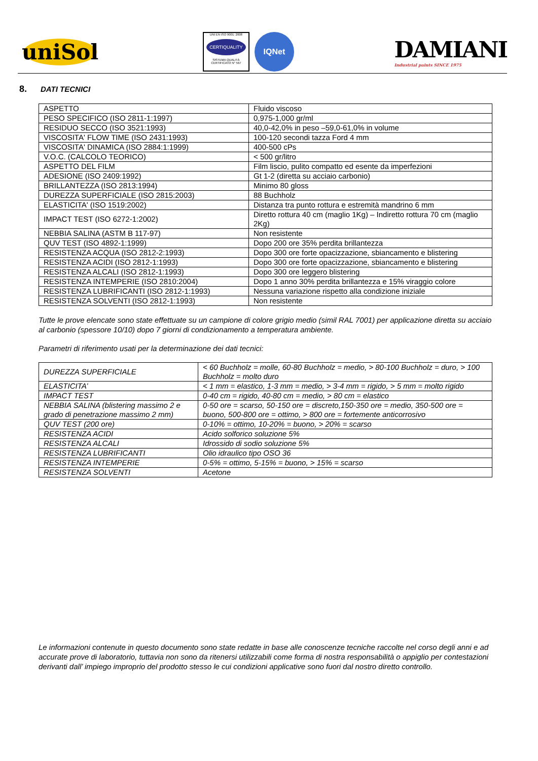uniSol
UNI EN ISO 9001: 2008
CERTIQUALITY
SISTEMA QUALITÀ CERTIFICATO N° 567
IQNet
DAMIANI
Industrial paints SINCE 1975
8. DATI TECNICI
| ASPETTO | Fluido viscoso |
| PESO SPECIFICO (ISO 2811-1:1997) | 0,975-1,000 gr/ml |
| RESIDUO SECCO (ISO 3521:1993) | 40,0-42,0% in peso –59,0-61,0% in volume |
| VISCOSITA' FLOW TIME (ISO 2431:1993) | 100-120 secondi tazza Ford 4 mm |
| VISCOSITA' DINAMICA (ISO 2884:1:1999) | 400-500 cPs |
| V.O.C. (CALCOLO TEORICO) | < 500 gr/litro |
| ASPETTO DEL FILM | Film liscio, pulito compatto ed esente da imperfezioni |
| ADESIONE (ISO 2409:1992) | Gt 1-2 (diretta su acciaio carbonio) |
| BRILLANTEZZA (ISO 2813:1994) | Minimo 80 gloss |
| DUREZZA SUPERFICIALE (ISO 2815:2003) | 88 Buchholz |
| ELASTICITA' (ISO 1519:2002) | Distanza tra punto rottura e estremità mandrino 6 mm |
| IMPACT TEST (ISO 6272-1:2002) | Diretto rottura 40 cm (maglio 1Kg) – Indiretto rottura 70 cm (maglio 2Kg) |
| NEBBIA SALINA (ASTM B 117-97) | Non resistente |
| QUV TEST (ISO 4892-1:1999) | Dopo 200 ore 35% perdita brillantezza |
| RESISTENZA ACQUA (ISO 2812-2:1993) | Dopo 300 ore forte opacizzazione, sbiancamento e blistering |
| RESISTENZA ACIDI (ISO 2812-1:1993) | Dopo 300 ore forte opacizzazione, sbiancamento e blistering |
| RESISTENZA ALCALI (ISO 2812-1:1993) | Dopo 300 ore leggero blistering |
| RESISTENZA INTEMPERIE (ISO 2810:2004) | Dopo 1 anno 30% perdita brillantezza e 15% viraggio colore |
| RESISTENZA LUBRIFICANTI (ISO 2812-1:1993) | Nessuna variazione rispetto alla condizione iniziale |
| RESISTENZA SOLVENTI (ISO 2812-1:1993) | Non resistente |
Tutte le prove elencate sono state effettuate su un campione di colore grigio medio (simil RAL 7001) per applicazione diretta su acciaio al carbonio (spessore 10/10) dopo 7 giorni di condizionamento a temperatura ambiente.
Parametri di riferimento usati per la determinazione dei dati tecnici:
| DUREZZA SUPERFICIALE | < 60 Buchholz = molle, 60-80 Buchholz = medio, > 80-100 Buchholz = duro, > 100 Buchholz = molto duro |
| ELASTICITA’ | < 1 mm = elastico, 1-3 mm = medio, > 3-4 mm = rigido, > 5 mm = molto rigido |
| IMPACT TEST | 0-40 cm = rigido, 40-80 cm = medio, > 80 cm = elastico |
| NEBBIA SALINA (blistering massimo 2 e grado di penetrazione massimo 2 mm) | 0-50 ore = scarso, 50-150 ore = discreto,150-350 ore = medio, 350-500 ore = buono, 500-800 ore = ottimo, > 800 ore = fortemente anticorrosivo |
| QUV TEST (200 ore) | 0-10% = ottimo, 10-20% = buono, > 20% = scarso |
| RESISTENZA ACIDI | Acido solforico soluzione 5% |
| RESISTENZA ALCALI | Idrossido di sodio soluzione 5% |
| RESISTENZA LUBRIFICANTI | Olio idraulico tipo OSO 36 |
| RESISTENZA INTEMPERIE | 0-5% = ottimo, 5-15% = buono, > 15% = scarso |
| RESISTENZA SOLVENTI | Acetone |
Le informazioni contenute in questo documento sono state redatte in base alle conoscenze tecniche raccolte nel corso degli anni e ad accurate prove di laboratorio, tuttavia non sono da ritenersi utilizzabili come forma di nostra responsabilità o appiglio per contestazioni derivanti dall’ impiego improprio del prodotto stesso le cui condizioni applicative sono fuori dal nostro diretto controllo.